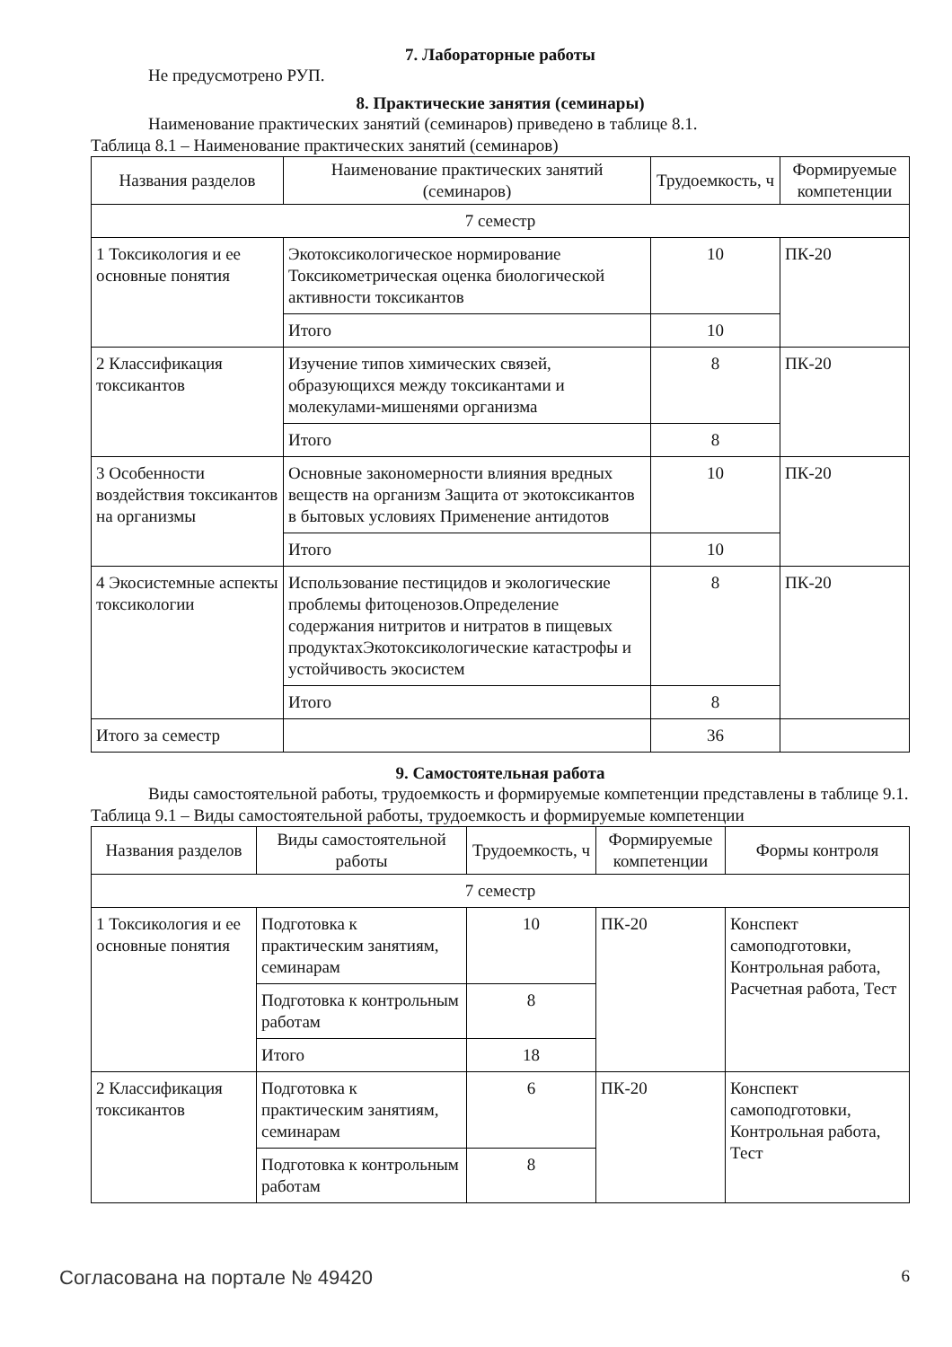7. Лабораторные работы
Не предусмотрено РУП.
8. Практические занятия (семинары)
Наименование практических занятий (семинаров) приведено в таблице 8.1.
Таблица 8.1 – Наименование практических занятий (семинаров)
| Названия разделов | Наименование практических занятий (семинаров) | Трудоемкость, ч | Формируемые компетенции |
| --- | --- | --- | --- |
| 7 семестр | | | |
| 1 Токсикология и ее основные понятия | Экотоксикологическое нормирование Токсикометрическая оценка биологической активности токсикантов | 10 | ПК-20 |
| | Итого | 10 | |
| 2 Классификация токсикантов | Изучение типов химических связей, образующихся между токсикантами и молекулами-мишенями организма | 8 | ПК-20 |
| | Итого | 8 | |
| 3 Особенности воздействия токсикантов на организмы | Основные закономерности влияния вредных веществ на организм Защита от экотоксикантов в бытовых условиях Применение антидотов | 10 | ПК-20 |
| | Итого | 10 | |
| 4 Экосистемные аспекты токсикологии | Использование пестицидов и экологические проблемы фитоценозов.Определение содержания нитритов и нитратов в пищевых продуктахЭкотоксикологические катастрофы и устойчивость экосистем | 8 | ПК-20 |
| | Итого | 8 | |
| Итого за семестр | | 36 | |
9. Самостоятельная работа
Виды самостоятельной работы, трудоемкость и формируемые компетенции представлены в таблице 9.1.
Таблица 9.1 – Виды самостоятельной работы, трудоемкость и формируемые компетенции
| Названия разделов | Виды самостоятельной работы | Трудоемкость, ч | Формируемые компетенции | Формы контроля |
| --- | --- | --- | --- | --- |
| 7 семестр | | | | |
| 1 Токсикология и ее основные понятия | Подготовка к практическим занятиям, семинарам | 10 | ПК-20 | Конспект самоподготовки, Контрольная работа, Расчетная работа, Тест |
| | Подготовка к контрольным работам | 8 | | |
| | Итого | 18 | | |
| 2 Классификация токсикантов | Подготовка к практическим занятиям, семинарам | 6 | ПК-20 | Конспект самоподготовки, Контрольная работа, Тест |
| | Подготовка к контрольным работам | 8 | | |
Согласована на портале № 49420 6